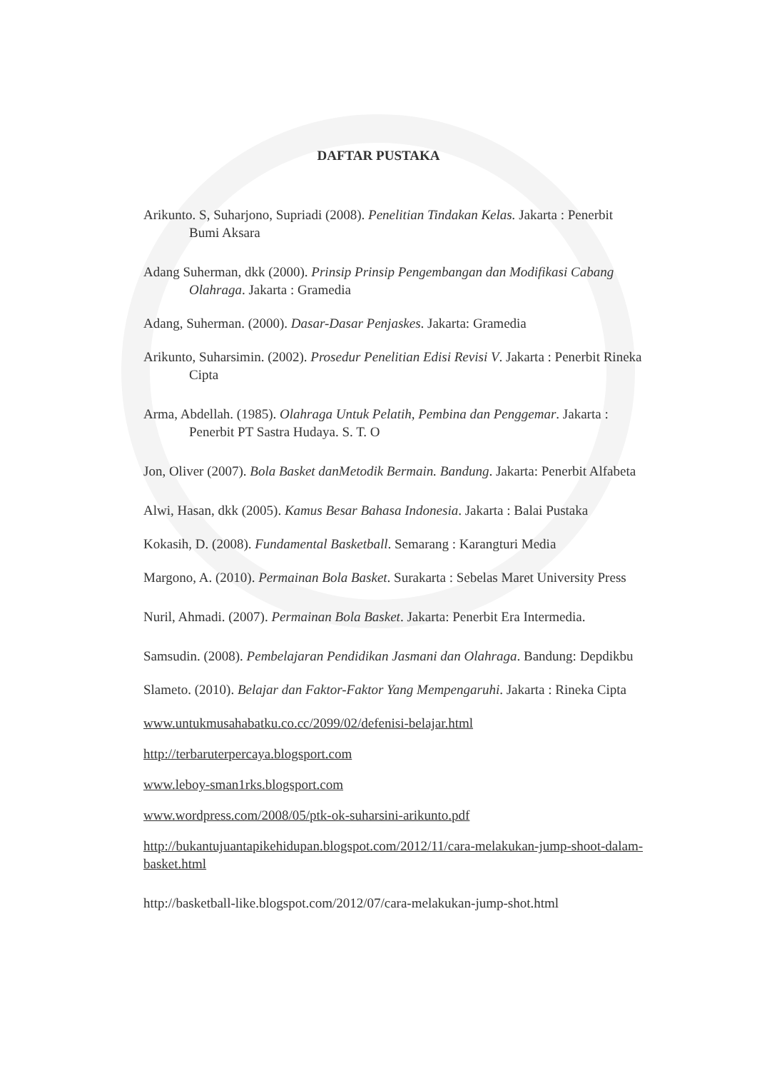DAFTAR PUSTAKA
Arikunto. S, Suharjono, Supriadi (2008). Penelitian Tindakan Kelas. Jakarta : Penerbit Bumi Aksara
Adang Suherman, dkk (2000). Prinsip Prinsip Pengembangan dan Modifikasi Cabang Olahraga. Jakarta : Gramedia
Adang, Suherman. (2000). Dasar-Dasar Penjaskes. Jakarta: Gramedia
Arikunto, Suharsimin. (2002). Prosedur Penelitian Edisi Revisi V. Jakarta : Penerbit Rineka Cipta
Arma, Abdellah. (1985). Olahraga Untuk Pelatih, Pembina dan Penggemar. Jakarta : Penerbit PT Sastra Hudaya. S. T. O
Jon, Oliver (2007). Bola Basket danMetodik Bermain. Bandung. Jakarta: Penerbit Alfabeta
Alwi, Hasan, dkk (2005). Kamus Besar Bahasa Indonesia. Jakarta : Balai Pustaka
Kokasih, D. (2008). Fundamental Basketball. Semarang : Karangturi Media
Margono, A. (2010). Permainan Bola Basket. Surakarta : Sebelas Maret University Press
Nuril, Ahmadi. (2007). Permainan Bola Basket. Jakarta: Penerbit Era Intermedia.
Samsudin. (2008). Pembelajaran Pendidikan Jasmani dan Olahraga. Bandung: Depdikbu
Slameto. (2010). Belajar dan Faktor-Faktor Yang Mempengaruhi. Jakarta : Rineka Cipta
www.untukmusahabatku.co.cc/2099/02/defenisi-belajar.html
http://terbaruterpercaya.blogsport.com
www.leboy-sman1rks.blogsport.com
www.wordpress.com/2008/05/ptk-ok-suharsini-arikunto.pdf
http://bukantujuantapikehidupan.blogspot.com/2012/11/cara-melakukan-jump-shoot-dalam-basket.html
http://basketball-like.blogspot.com/2012/07/cara-melakukan-jump-shot.html